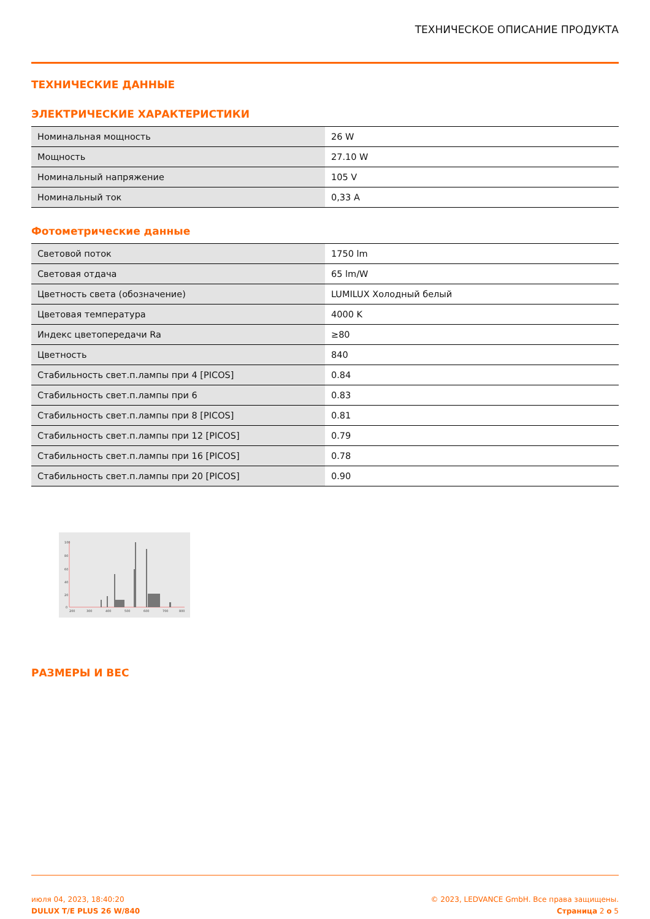ТЕХНИЧЕСКОЕ ОПИСАНИЕ ПРОДУКТА
ТЕХНИЧЕСКИЕ ДАННЫЕ
ЭЛЕКТРИЧЕСКИЕ ХАРАКТЕРИСТИКИ
| Номинальная мощность | 26 W |
| Мощность | 27.10 W |
| Номинальный напряжение | 105 V |
| Номинальный ток | 0,33 A |
Фотометрические данные
| Световой поток | 1750 lm |
| Световая отдача | 65 lm/W |
| Цветность света (обозначение) | LUMILUX Холодный белый |
| Цветовая температура | 4000 K |
| Индекс цветопередачи Ra | ≥80 |
| Цветность | 840 |
| Стабильность свет.п.лампы при 4 [PICOS] | 0.84 |
| Стабильность свет.п.лампы при 6 | 0.83 |
| Стабильность свет.п.лампы при 8 [PICOS] | 0.81 |
| Стабильность свет.п.лампы при 12 [PICOS] | 0.79 |
| Стабильность свет.п.лампы при 16 [PICOS] | 0.78 |
| Стабильность свет.п.лампы при 20 [PICOS] | 0.90 |
100
80
60
40
20
0
200
300
400
500
600
700
800
РАЗМЕРЫ И ВЕС
июля 04, 2023, 18:40:20
DULUX T/E PLUS 26 W/840
© 2023, LEDVANCE GmbH. Все права защищены.
Страница 2 о 5